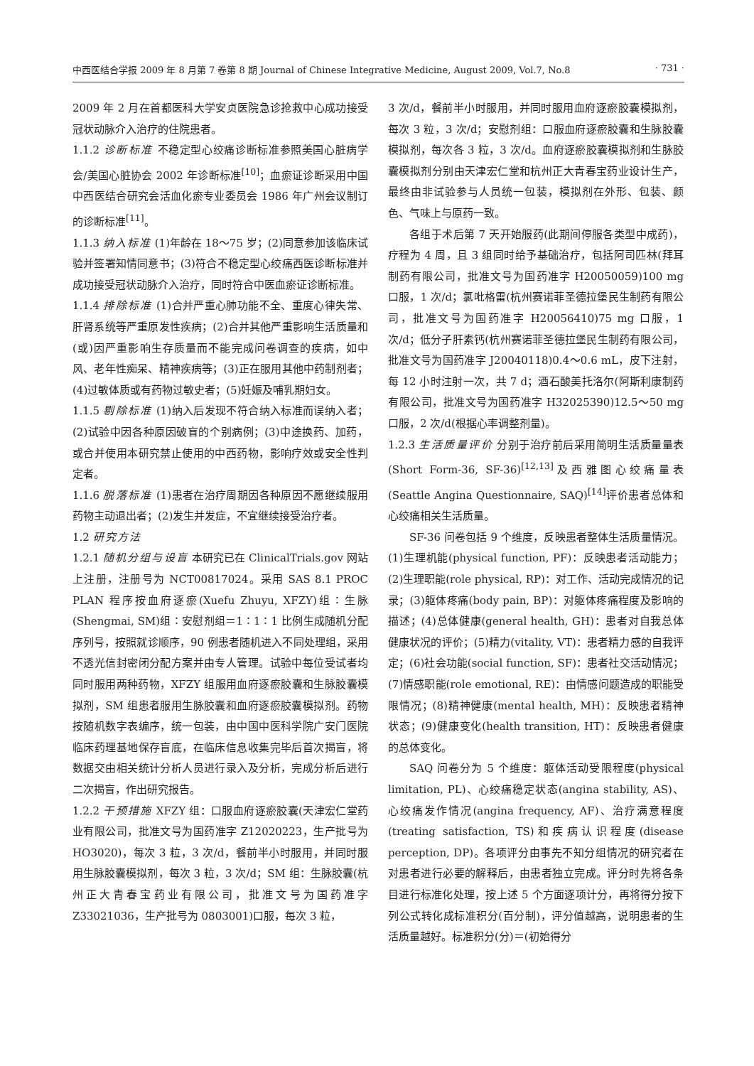中西医结合学报 2009 年 8 月第 7 卷第 8 期 Journal of Chinese Integrative Medicine, August 2009, Vol.7, No.8 · 731 ·
2009 年 2 月在首都医科大学安贞医院急诊抢救中心成功接受冠状动脉介入治疗的住院患者。
1.1.2 诊断标准 不稳定型心绞痛诊断标准参照美国心脏病学会/美国心脏协会 2002 年诊断标准<sup>[10]</sup>；血瘀证诊断采用中国中西医结合研究会活血化瘀专业委员会 1986 年广州会议制订的诊断标准<sup>[11]</sup>。
1.1.3 纳入标准 (1)年龄在 18～75 岁；(2)同意参加该临床试验并签署知情同意书；(3)符合不稳定型心绞痛西医诊断标准并成功接受冠状动脉介入治疗，同时符合中医血瘀证诊断标准。
1.1.4 排除标准 (1)合并严重心肺功能不全、重度心律失常、肝肾系统等严重原发性疾病；(2)合并其他严重影响生活质量和(或)因严重影响生存质量而不能完成问卷调查的疾病，如中风、老年性痴呆、精神疾病等；(3)正在服用其他中药制剂者；(4)过敏体质或有药物过敏史者；(5)妊娠及哺乳期妇女。
1.1.5 剔除标准 (1)纳入后发现不符合纳入标准而误纳入者；(2)试验中因各种原因破盲的个别病例；(3)中途换药、加药，或合并使用本研究禁止使用的中西药物，影响疗效或安全性判定者。
1.1.6 脱落标准 (1)患者在治疗周期因各种原因不愿继续服用药物主动退出者；(2)发生并发症，不宜继续接受治疗者。
1.2 研究方法
1.2.1 随机分组与设盲 本研究已在 ClinicalTrials.gov 网站上注册，注册号为 NCT00817024。采用 SAS 8.1 PROC PLAN 程序按血府逐瘀(Xuefu Zhuyu, XFZY)组∶生脉(Shengmai, SM)组∶安慰剂组＝1∶1∶1 比例生成随机分配序列号，按照就诊顺序，90 例患者随机进入不同处理组，采用不透光信封密闭分配方案并由专人管理。试验中每位受试者均同时服用两种药物，XFZY 组服用血府逐瘀胶囊和生脉胶囊模拟剂，SM 组患者服用生脉胶囊和血府逐瘀胶囊模拟剂。药物按随机数字表编序，统一包装，由中国中医科学院广安门医院临床药理基地保存盲底，在临床信息收集完毕后首次揭盲，将数据交由相关统计分析人员进行录入及分析，完成分析后进行二次揭盲，作出研究报告。
1.2.2 干预措施 XFZY 组：口服血府逐瘀胶囊(天津宏仁堂药业有限公司，批准文号为国药准字 Z12020223，生产批号为 HO3020)，每次 3 粒，3 次/d，餐前半小时服用，并同时服用生脉胶囊模拟剂，每次 3 粒，3 次/d；SM 组：生脉胶囊(杭州正大青春宝药业有限公司，批准文号为国药准字 Z33021036，生产批号为 0803001)口服，每次 3 粒，
3 次/d，餐前半小时服用，并同时服用血府逐瘀胶囊模拟剂，每次 3 粒，3 次/d；安慰剂组：口服血府逐瘀胶囊和生脉胶囊模拟剂，每次各 3 粒，3 次/d。血府逐瘀胶囊模拟剂和生脉胶囊模拟剂分别由天津宏仁堂和杭州正大青春宝药业设计生产，最终由非试验参与人员统一包装，模拟剂在外形、包装、颜色、气味上与原药一致。
各组于术后第 7 天开始服药(此期间停服各类型中成药)，疗程为 4 周，且 3 组同时给予基础治疗，包括阿司匹林(拜耳制药有限公司，批准文号为国药准字 H20050059)100 mg 口服，1 次/d；氯吡格雷(杭州赛诺菲圣德拉堡民生制药有限公司，批准文号为国药准字 H20056410)75 mg 口服，1 次/d；低分子肝素钙(杭州赛诺菲圣德拉堡民生制药有限公司，批准文号为国药准字 J20040118)0.4～0.6 mL，皮下注射，每 12 小时注射一次，共 7 d；酒石酸美托洛尔(阿斯利康制药有限公司，批准文号为国药准字 H32025390)12.5～50 mg 口服，2 次/d(根据心率调整剂量)。
1.2.3 生活质量评价 分别于治疗前后采用简明生活质量量表(Short Form-36, SF-36)<sup>[12,13]</sup>及西雅图心绞痛量表(Seattle Angina Questionnaire, SAQ)<sup>[14]</sup>评价患者总体和心绞痛相关生活质量。
SF-36 问卷包括 9 个维度，反映患者整体生活质量情况。(1)生理机能(physical function, PF)：反映患者活动能力；(2)生理职能(role physical, RP)：对工作、活动完成情况的记录；(3)躯体疼痛(body pain, BP)：对躯体疼痛程度及影响的描述；(4)总体健康(general health, GH)：患者对自我总体健康状况的评价；(5)精力(vitality, VT)：患者精力感的自我评定；(6)社会功能(social function, SF)：患者社交活动情况；(7)情感职能(role emotional, RE)：由情感问题造成的职能受限情况；(8)精神健康(mental health, MH)：反映患者精神状态；(9)健康变化(health transition, HT)：反映患者健康的总体变化。
SAQ 问卷分为 5 个维度：躯体活动受限程度(physical limitation, PL)、心绞痛稳定状态(angina stability, AS)、心绞痛发作情况(angina frequency, AF)、治疗满意程度(treating satisfaction, TS)和疾病认识程度(disease perception, DP)。各项评分由事先不知分组情况的研究者在对患者进行必要的解释后，由患者独立完成。评分时先将各条目进行标准化处理，按上述 5 个方面逐项计分，再将得分按下列公式转化成标准积分(百分制)，评分值越高，说明患者的生活质量越好。标准积分(分)＝(初始得分